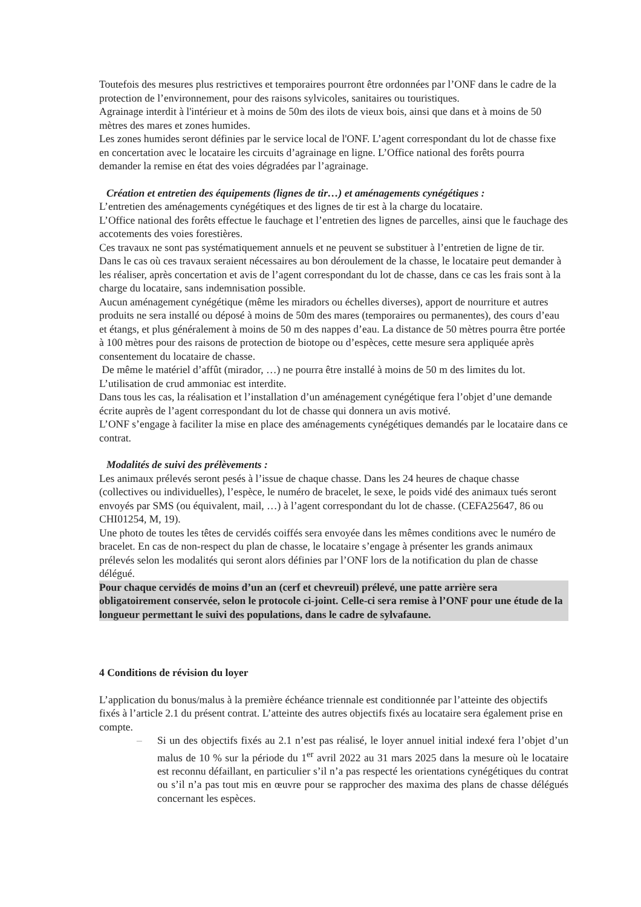Toutefois des mesures plus restrictives et temporaires pourront être ordonnées par l’ONF dans le cadre de la protection de l’environnement, pour des raisons sylvicoles, sanitaires ou touristiques.
Agrainage interdit à l'intérieur et à moins de 50m des ilots de vieux bois, ainsi que dans et à moins de 50 mètres des mares et zones humides.
Les zones humides seront définies par le service local de l'ONF. L’agent correspondant du lot de chasse fixe en concertation avec le locataire les circuits d’agrainage en ligne. L’Office national des forêts pourra demander la remise en état des voies dégradées par l’agrainage.
Création et entretien des équipements (lignes de tir…) et aménagements cynégétiques :
L’entretien des aménagements cynégétiques et des lignes de tir est à la charge du locataire.
L’Office national des forêts effectue le fauchage et l’entretien des lignes de parcelles, ainsi que le fauchage des accotements des voies forestières.
Ces travaux ne sont pas systématiquement annuels et ne peuvent se substituer à l’entretien de ligne de tir. Dans le cas où ces travaux seraient nécessaires au bon déroulement de la chasse, le locataire peut demander à les réaliser, après concertation et avis de l’agent correspondant du lot de chasse, dans ce cas les frais sont à la charge du locataire, sans indemnisation possible.
Aucun aménagement cynégétique (même les miradors ou échelles diverses), apport de nourriture et autres produits ne sera installé ou déposé à moins de 50m des mares (temporaires ou permanentes), des cours d’eau et étangs, et plus généralement à moins de 50 m des nappes d’eau. La distance de 50 mètres pourra être portée à 100 mètres pour des raisons de protection de biotope ou d’espèces, cette mesure sera appliquée après consentement du locataire de chasse.
De même le matériel d’affût (mirador, …) ne pourra être installé à moins de 50 m des limites du lot.
L’utilisation de crud ammoniac est interdite.
Dans tous les cas, la réalisation et l’installation d’un aménagement cynégétique fera l’objet d’une demande écrite auprès de l’agent correspondant du lot de chasse qui donnera un avis motivé.
L’ONF s’engage à faciliter la mise en place des aménagements cynégétiques demandés par le locataire dans ce contrat.
Modalités de suivi des prélèvements :
Les animaux prélevés seront pesés à l’issue de chaque chasse. Dans les 24 heures de chaque chasse (collectives ou individuelles), l’espèce, le numéro de bracelet, le sexe, le poids vidé des animaux tués seront envoyés par SMS (ou équivalent, mail, …) à l’agent correspondant du lot de chasse. (CEFA25647, 86 ou CHI01254, M, 19).
Une photo de toutes les têtes de cervidés coiffés sera envoyée dans les mêmes conditions avec le numéro de bracelet. En cas de non-respect du plan de chasse, le locataire s’engage à présenter les grands animaux prélevés selon les modalités qui seront alors définies par l’ONF lors de la notification du plan de chasse délégué.
Pour chaque cervidés de moins d’un an (cerf et chevreuil) prélevé, une patte arrière sera obligatoirement conservée, selon le protocole ci-joint. Celle-ci sera remise à l’ONF pour une étude de la longueur permettant le suivi des populations, dans le cadre de sylvafaune.
4 Conditions de révision du loyer
L’application du bonus/malus à la première échéance triennale est conditionnée par l’atteinte des objectifs fixés à l’article 2.1 du présent contrat. L’atteinte des autres objectifs fixés au locataire sera également prise en compte.
– Si un des objectifs fixés au 2.1 n’est pas réalisé, le loyer annuel initial indexé fera l’objet d’un malus de 10 % sur la période du 1<sup>er</sup> avril 2022 au 31 mars 2025 dans la mesure où le locataire est reconnu défaillant, en particulier s’il n’a pas respecté les orientations cynégétiques du contrat ou s’il n’a pas tout mis en œuvre pour se rapprocher des maxima des plans de chasse délégués concernant les espèces.